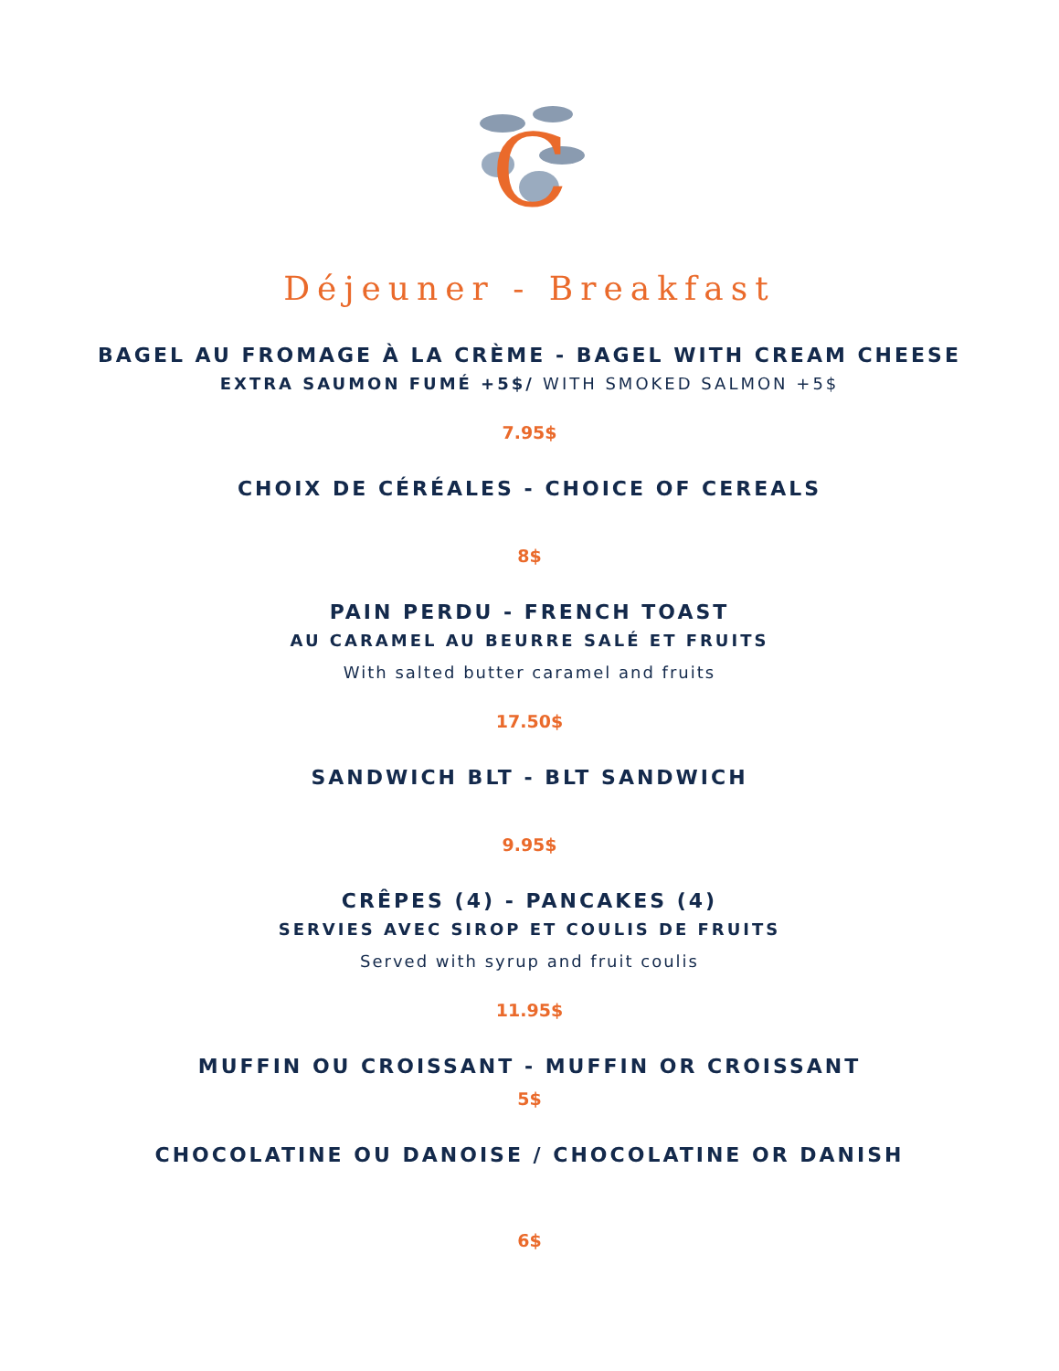C
Déjeuner - Breakfast
BAGEL AU FROMAGE À LA CRÈME - BAGEL WITH CREAM CHEESE
EXTRA SAUMON FUMÉ +5$/ WITH SMOKED SALMON +5$
7.95$
CHOIX DE CÉRÉALES - CHOICE OF CEREALS
8$
PAIN PERDU - FRENCH TOAST
AU CARAMEL AU BEURRE SALÉ ET FRUITS
With salted butter caramel and fruits
17.50$
SANDWICH BLT - BLT SANDWICH
9.95$
CRÊPES (4) - PANCAKES (4)
SERVIES AVEC SIROP ET COULIS DE FRUITS
Served with syrup and fruit coulis
11.95$
MUFFIN OU CROISSANT - MUFFIN OR CROISSANT
5$
CHOCOLATINE OU DANOISE / CHOCOLATINE OR DANISH
6$